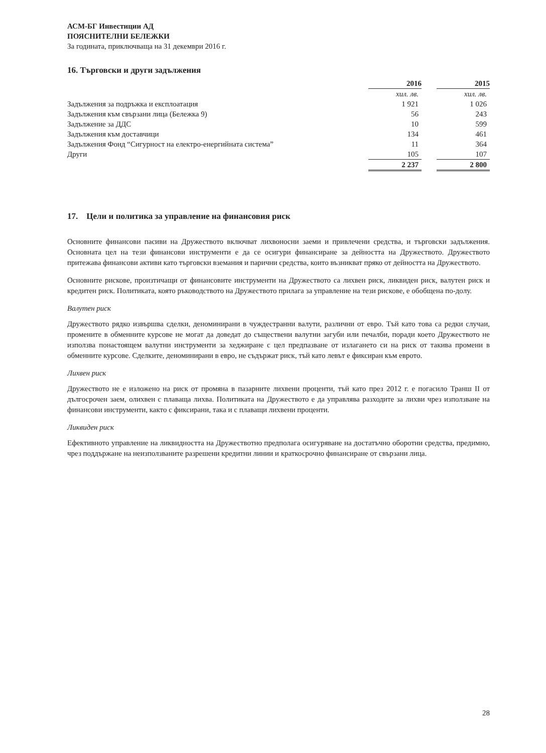АСМ-БГ Инвестиции АД
ПОЯСНИТЕЛНИ БЕЛЕЖКИ
За годината, приключваща на 31 декември 2016 г.
16. Търговски и други задължения
| | 2016 | | 2015 |
| | хил. лв. | | хил. лв. |
| Задължения за подръжка и експлоатация | 1 921 | | 1 026 |
| Задължения към свързани лица (Бележка 9) | 56 | | 243 |
| Задължение за ДДС | 10 | | 599 |
| Задължения към доставчици | 134 | | 461 |
| Задължения Фонд “Сигурност на електро-енергийната система” | 11 | | 364 |
| Други | 105 | | 107 |
| | 2 237 | | 2 800 |
17. Цели и политика за управление на финансовия риск
Основните финансови пасиви на Дружеството включват лихвоносни заеми и привлечени средства, и търговски задължения. Основната цел на тези финансови инструменти е да се осигури финансиране за дейността на Дружеството. Дружеството притежава финансови активи като търговски вземания и парични средства, които възникват пряко от дейността на Дружеството.
Основните рискове, произтичащи от финансовите инструменти на Дружеството са лихвен риск, ликвиден риск, валутен риск и кредитен риск. Политиката, която ръководството на Дружеството прилага за управление на тези рискове, е обобщена по-долу.
Валутен риск
Дружеството рядко извършва сделки, деноминирани в чуждестранни валути, различни от евро. Тъй като това са редки случаи, промените в обменните курсове не могат да доведат до съществени валутни загуби или печалби, поради което Дружеството не използва понастоящем валутни инструменти за хеджиране с цел предпазване от излагането си на риск от такива промени в обменните курсове. Сделките, деноминирани в евро, не съдържат риск, тъй като левът е фиксиран към еврото.
Лихвен риск
Дружеството не е изложено на риск от промяна в пазарните лихвени проценти, тъй като през 2012 г. е погасило Транш II от дългосрочен заем, олихвен с плаваща лихва. Политиката на Дружеството е да управлява разходите за лихви чрез използване на финансови инструменти, както с фиксирани, така и с плаващи лихвени проценти.
Ликвиден риск
Ефективното управление на ликвидността на Дружествотно предполага осигуряване на достатъчно оборотни средства, предимно, чрез поддържане на неизползваните разрешени кредитни линии и краткосрочно финансиране от свързани лица.
28